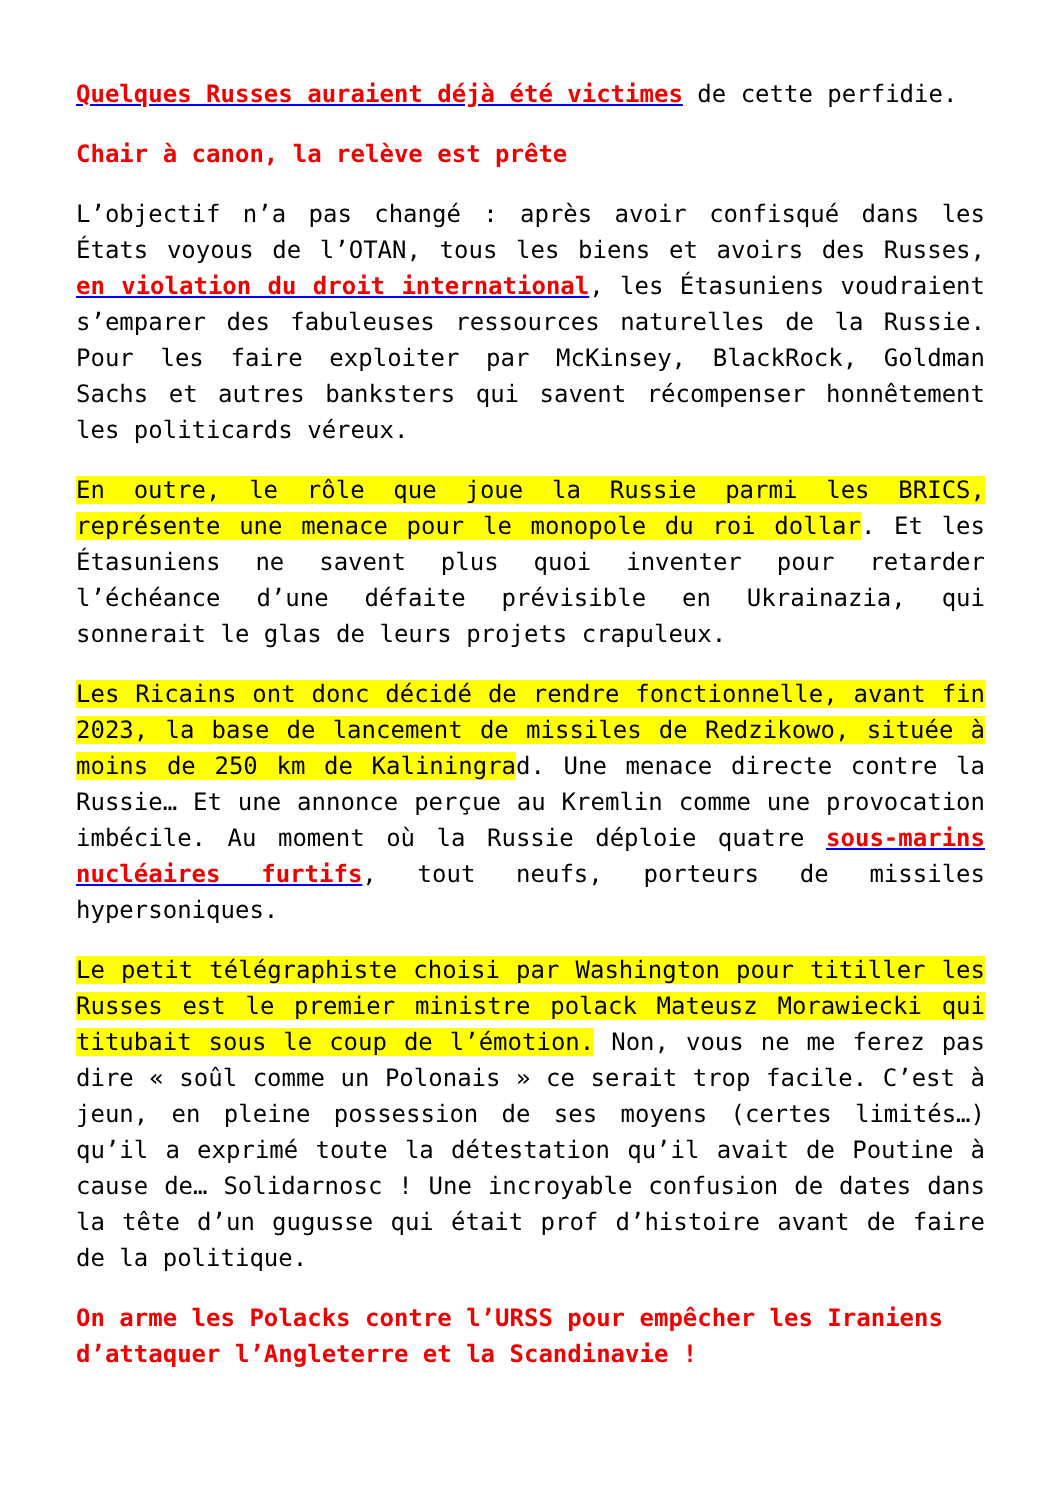Quelques Russes auraient déjà été victimes de cette perfidie.
Chair à canon, la relève est prête
L’objectif n’a pas changé : après avoir confisqué dans les États voyous de l’OTAN, tous les biens et avoirs des Russes, en violation du droit international, les Étasuniens voudraient s’emparer des fabuleuses ressources naturelles de la Russie. Pour les faire exploiter par McKinsey, BlackRock, Goldman Sachs et autres banksters qui savent récompenser honnêtement les politicards véreux.
En outre, le rôle que joue la Russie parmi les BRICS, représente une menace pour le monopole du roi dollar. Et les Étasuniens ne savent plus quoi inventer pour retarder l’échéance d’une défaite prévisible en Ukrainazia, qui sonnerait le glas de leurs projets crapuleux.
Les Ricains ont donc décidé de rendre fonctionnelle, avant fin 2023, la base de lancement de missiles de Redzikowo, située à moins de 250 km de Kaliningrad. Une menace directe contre la Russie… Et une annonce perçue au Kremlin comme une provocation imbécile. Au moment où la Russie déploie quatre sous-marins nucléaires furtifs, tout neufs, porteurs de missiles hypersoniques.
Le petit télégraphiste choisi par Washington pour titiller les Russes est le premier ministre polack Mateusz Morawiecki qui titubait sous le coup de l’émotion. Non, vous ne me ferez pas dire « soûl comme un Polonais » ce serait trop facile. C’est à jeun, en pleine possession de ses moyens (certes limités…) qu’il a exprimé toute la détestation qu’il avait de Poutine à cause de… Solidarnosc ! Une incroyable confusion de dates dans la tête d’un gugusse qui était prof d’histoire avant de faire de la politique.
On arme les Polacks contre l’URSS pour empêcher les Iraniens d’attaquer l’Angleterre et la Scandinavie !